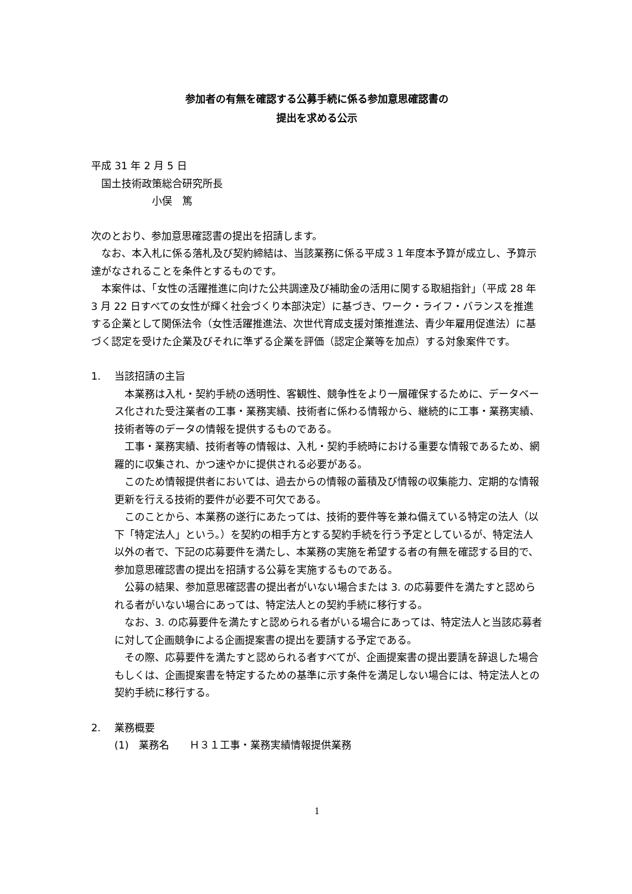参加者の有無を確認する公募手続に係る参加意思確認書の
提出を求める公示
平成 31 年 2 月 5 日
　国土技術政策総合研究所長
　　　　　　小俣　篤
次のとおり、参加意思確認書の提出を招請します。
なお、本入札に係る落札及び契約締結は、当該業務に係る平成３１年度本予算が成立し、予算示達がなされることを条件とするものです。
本案件は、「女性の活躍推進に向けた公共調達及び補助金の活用に関する取組指針」（平成 28 年 3 月 22 日すべての女性が輝く社会づくり本部決定）に基づき、ワーク・ライフ・バランスを推進する企業として関係法令（女性活躍推進法、次世代育成支援対策推進法、青少年雇用促進法）に基づく認定を受けた企業及びそれに準ずる企業を評価（認定企業等を加点）する対象案件です。
1.　 当該招請の主旨
本業務は入札・契約手続の透明性、客観性、競争性をより一層確保するために、データベース化された受注業者の工事・業務実績、技術者に係わる情報から、継続的に工事・業務実績、技術者等のデータの情報を提供するものである。
工事・業務実績、技術者等の情報は、入札・契約手続時における重要な情報であるため、網羅的に収集され、かつ速やかに提供される必要がある。
このため情報提供者においては、過去からの情報の蓄積及び情報の収集能力、定期的な情報更新を行える技術的要件が必要不可欠である。
このことから、本業務の遂行にあたっては、技術的要件等を兼ね備えている特定の法人（以下「特定法人」という。）を契約の相手方とする契約手続を行う予定としているが、特定法人以外の者で、下記の応募要件を満たし、本業務の実施を希望する者の有無を確認する目的で、参加意思確認書の提出を招請する公募を実施するものである。
公募の結果、参加意思確認書の提出者がいない場合または 3. の応募要件を満たすと認められる者がいない場合にあっては、特定法人との契約手続に移行する。
なお、3. の応募要件を満たすと認められる者がいる場合にあっては、特定法人と当該応募者に対して企画競争による企画提案書の提出を要請する予定である。
その際、応募要件を満たすと認められる者すべてが、企画提案書の提出要請を辞退した場合もしくは、企画提案書を特定するための基準に示す条件を満足しない場合には、特定法人との契約手続に移行する。
2.　 業務概要
(1)　業務名　　Ｈ３１工事・業務実績情報提供業務
1